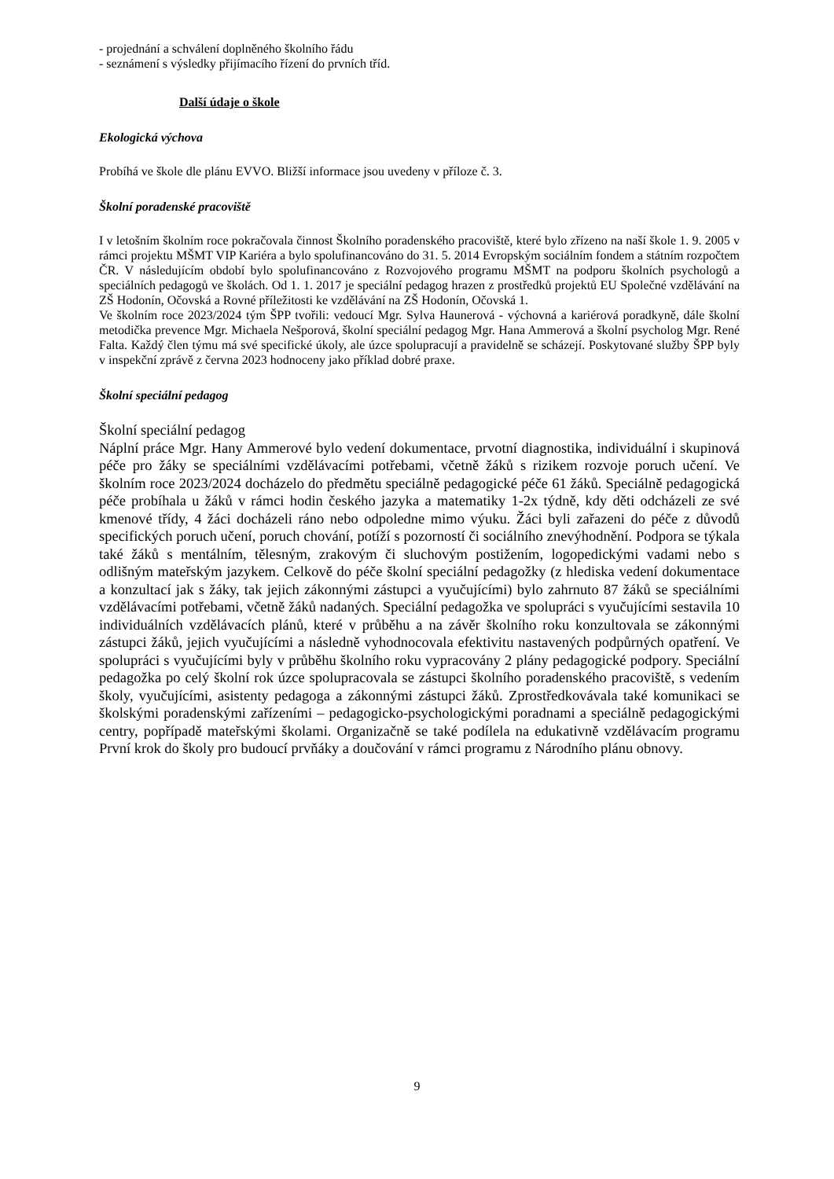- projednání a schválení doplněného školního řádu
- seznámení s výsledky přijímacího řízení do prvních tříd.
Další údaje o škole
Ekologická výchova
Probíhá ve škole dle plánu EVVO. Bližší informace jsou uvedeny v příloze č. 3.
Školní poradenské pracoviště
I v letošním školním roce pokračovala činnost Školního poradenského pracoviště, které bylo zřízeno na naší škole 1. 9. 2005 v rámci projektu MŠMT VIP Kariéra a bylo spolufinancováno do 31. 5. 2014 Evropským sociálním fondem a státním rozpočtem ČR. V následujícím období bylo spolufinancováno z Rozvojového programu MŠMT na podporu školních psychologů a speciálních pedagogů ve školách. Od 1. 1. 2017 je speciální pedagog hrazen z prostředků projektů EU Společné vzdělávání na ZŠ Hodonín, Očovská a Rovné příležitosti ke vzdělávání na ZŠ Hodonín, Očovská 1.
Ve školním roce 2023/2024 tým ŠPP tvořili: vedoucí Mgr. Sylva Haunerová - výchovná a kariérová poradkyně, dále školní metodička prevence Mgr. Michaela Nešporová, školní speciální pedagog Mgr. Hana Ammerová a školní psycholog Mgr. René Falta. Každý člen týmu má své specifické úkoly, ale úzce spolupracují a pravidelně se scházejí. Poskytované služby ŠPP byly v inspekční zprávě z června 2023 hodnoceny jako příklad dobré praxe.
Školní speciální pedagog
Školní speciální pedagog
Náplní práce Mgr. Hany Ammerové bylo vedení dokumentace, prvotní diagnostika, individuální i skupinová péče pro žáky se speciálními vzdělávacími potřebami, včetně žáků s rizikem rozvoje poruch učení. Ve školním roce 2023/2024 docházelo do předmětu speciálně pedagogické péče 61 žáků. Speciálně pedagogická péče probíhala u žáků v rámci hodin českého jazyka a matematiky 1-2x týdně, kdy děti odcházeli ze své kmenové třídy, 4 žáci docházeli ráno nebo odpoledne mimo výuku. Žáci byli zařazeni do péče z důvodů specifických poruch učení, poruch chování, potíží s pozorností či sociálního znevýhodnění. Podpora se týkala také žáků s mentálním, tělesným, zrakovým či sluchovým postižením, logopedickými vadami nebo s odlišným mateřským jazykem. Celkově do péče školní speciální pedagožky (z hlediska vedení dokumentace a konzultací jak s žáky, tak jejich zákonnými zástupci a vyučujícími) bylo zahrnuto 87 žáků se speciálními vzdělávacími potřebami, včetně žáků nadaných. Speciální pedagožka ve spolupráci s vyučujícími sestavila 10 individuálních vzdělávacích plánů, které v průběhu a na závěr školního roku konzultovala se zákonnými zástupci žáků, jejich vyučujícími a následně vyhodnocovala efektivitu nastavených podpůrných opatření. Ve spolupráci s vyučujícími byly v průběhu školního roku vypracovány 2 plány pedagogické podpory. Speciální pedagožka po celý školní rok úzce spolupracovala se zástupci školního poradenského pracoviště, s vedením školy, vyučujícími, asistenty pedagoga a zákonnými zástupci žáků. Zprostředkovávala také komunikaci se školskými poradenskými zařízeními – pedagogicko-psychologickými poradnami a speciálně pedagogickými centry, popřípadě mateřskými školami. Organizačně se také podílela na edukativně vzdělávacím programu První krok do školy pro budoucí prvňáky a doučování v rámci programu z Národního plánu obnovy.
9